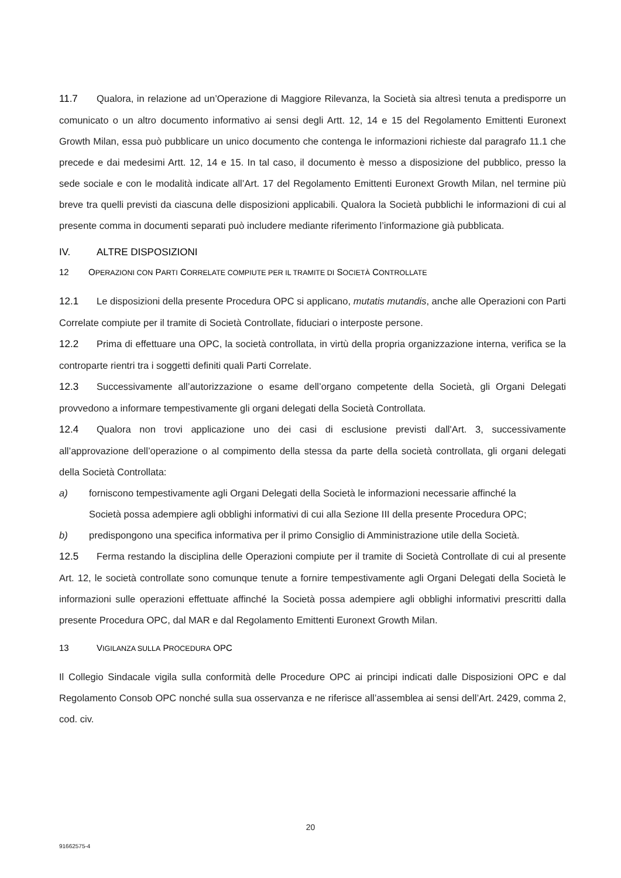11.7 Qualora, in relazione ad un’Operazione di Maggiore Rilevanza, la Società sia altresì tenuta a predisporre un comunicato o un altro documento informativo ai sensi degli Artt. 12, 14 e 15 del Regolamento Emittenti Euronext Growth Milan, essa può pubblicare un unico documento che contenga le informazioni richieste dal paragrafo 11.1 che precede e dai medesimi Artt. 12, 14 e 15. In tal caso, il documento è messo a disposizione del pubblico, presso la sede sociale e con le modalità indicate all’Art. 17 del Regolamento Emittenti Euronext Growth Milan, nel termine più breve tra quelli previsti da ciascuna delle disposizioni applicabili. Qualora la Società pubblichi le informazioni di cui al presente comma in documenti separati può includere mediante riferimento l’informazione già pubblicata.
IV. ALTRE DISPOSIZIONI
12 OPERAZIONI CON PARTI CORRELATE COMPIUTE PER IL TRAMITE DI SOCIETÀ CONTROLLATE
12.1 Le disposizioni della presente Procedura OPC si applicano, mutatis mutandis, anche alle Operazioni con Parti Correlate compiute per il tramite di Società Controllate, fiduciari o interposte persone.
12.2 Prima di effettuare una OPC, la società controllata, in virtù della propria organizzazione interna, verifica se la controparte rientri tra i soggetti definiti quali Parti Correlate.
12.3 Successivamente all’autorizzazione o esame dell’organo competente della Società, gli Organi Delegati provvedono a informare tempestivamente gli organi delegati della Società Controllata.
12.4 Qualora non trovi applicazione uno dei casi di esclusione previsti dall'Art. 3, successivamente all’approvazione dell’operazione o al compimento della stessa da parte della società controllata, gli organi delegati della Società Controllata:
a) forniscono tempestivamente agli Organi Delegati della Società le informazioni necessarie affinché la Società possa adempiere agli obblighi informativi di cui alla Sezione III della presente Procedura OPC;
b) predispongono una specifica informativa per il primo Consiglio di Amministrazione utile della Società.
12.5 Ferma restando la disciplina delle Operazioni compiute per il tramite di Società Controllate di cui al presente Art. 12, le società controllate sono comunque tenute a fornire tempestivamente agli Organi Delegati della Società le informazioni sulle operazioni effettuate affinché la Società possa adempiere agli obblighi informativi prescritti dalla presente Procedura OPC, dal MAR e dal Regolamento Emittenti Euronext Growth Milan.
13 VIGILANZA SULLA PROCEDURA OPC
Il Collegio Sindacale vigila sulla conformità delle Procedure OPC ai principi indicati dalle Disposizioni OPC e dal Regolamento Consob OPC nonché sulla sua osservanza e ne riferisce all’assemblea ai sensi dell’Art. 2429, comma 2, cod. civ.
20
91662575-4